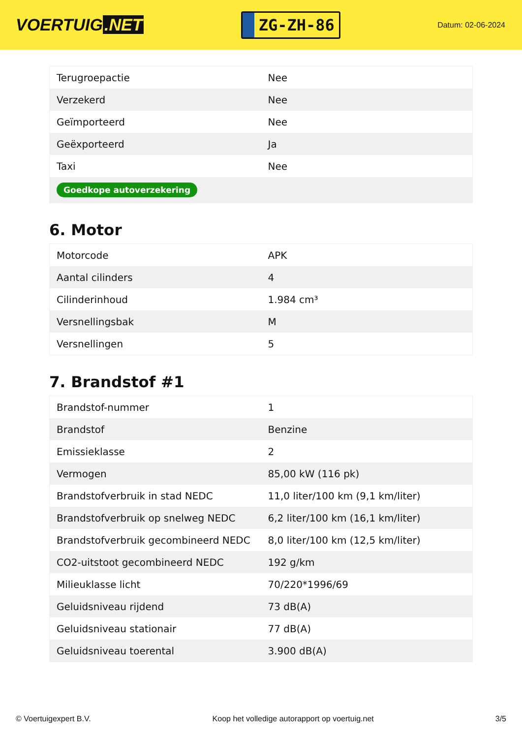VOERTUIG.NET
ZG-ZH-86
Datum: 02-06-2024
| Terugroepactie | Nee |
| Verzekerd | Nee |
| Geïmporteerd | Nee |
| Geëxporteerd | Ja |
| Taxi | Nee |
| Goedkope autoverzekering | |
6. Motor
| Motorcode | APK |
| Aantal cilinders | 4 |
| Cilinderinhoud | 1.984 cm³ |
| Versnellingsbak | M |
| Versnellingen | 5 |
7. Brandstof #1
| Brandstof-nummer | 1 |
| Brandstof | Benzine |
| Emissieklasse | 2 |
| Vermogen | 85,00 kW (116 pk) |
| Brandstofverbruik in stad NEDC | 11,0 liter/100 km (9,1 km/liter) |
| Brandstofverbruik op snelweg NEDC | 6,2 liter/100 km (16,1 km/liter) |
| Brandstofverbruik gecombineerd NEDC | 8,0 liter/100 km (12,5 km/liter) |
| CO2-uitstoot gecombineerd NEDC | 192 g/km |
| Milieuklasse licht | 70/220*1996/69 |
| Geluidsniveau rijdend | 73 dB(A) |
| Geluidsniveau stationair | 77 dB(A) |
| Geluidsniveau toerental | 3.900 dB(A) |
© Voertuigexpert B.V. Koop het volledige autorapport op voertuig.net 3/5